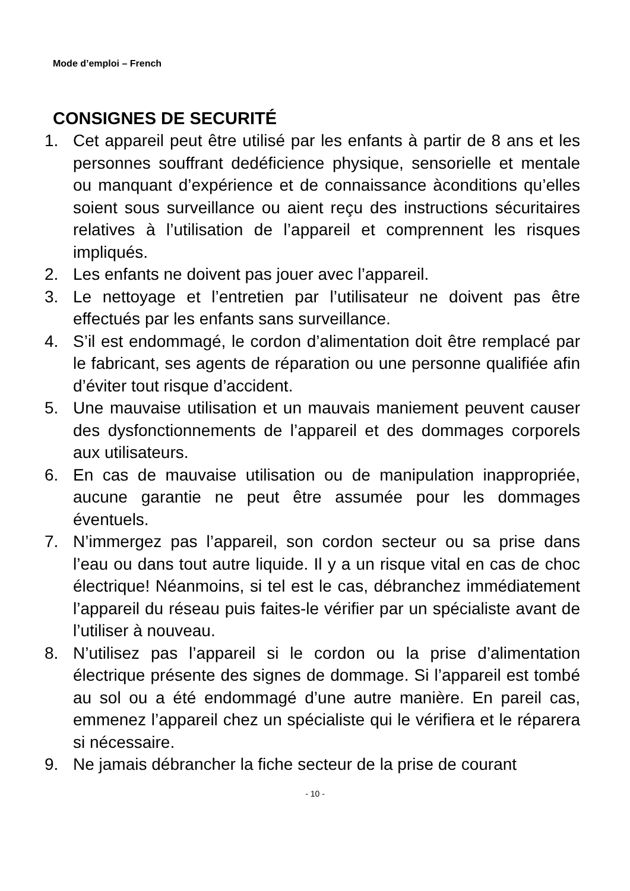Mode d’emploi – French
CONSIGNES DE SECURITÉ
1. Cet appareil peut être utilisé par les enfants à partir de 8 ans et les personnes souffrant dedéficience physique, sensorielle et mentale ou manquant d’expérience et de connaissance àconditions qu’elles soient sous surveillance ou aient reçu des instructions sécuritaires relatives à l’utilisation de l’appareil et comprennent les risques impliqués.
2. Les enfants ne doivent pas jouer avec l’appareil.
3. Le nettoyage et l’entretien par l’utilisateur ne doivent pas être effectués par les enfants sans surveillance.
4. S’il est endommagé, le cordon d’alimentation doit être remplacé par le fabricant, ses agents de réparation ou une personne qualifiée afin d’éviter tout risque d’accident.
5. Une mauvaise utilisation et un mauvais maniement peuvent causer des dysfonctionnements de l’appareil et des dommages corporels aux utilisateurs.
6. En cas de mauvaise utilisation ou de manipulation inappropriée, aucune garantie ne peut être assumée pour les dommages éventuels.
7. N’immergez pas l’appareil, son cordon secteur ou sa prise dans l’eau ou dans tout autre liquide. Il y a un risque vital en cas de choc électrique! Néanmoins, si tel est le cas, débranchez immédiatement l’appareil du réseau puis faites-le vérifier par un spécialiste avant de l’utiliser à nouveau.
8. N’utilisez pas l’appareil si le cordon ou la prise d’alimentation électrique présente des signes de dommage. Si l’appareil est tombé au sol ou a été endommagé d’une autre manière. En pareil cas, emmenez l’appareil chez un spécialiste qui le vérifiera et le réparera si nécessaire.
9. Ne jamais débrancher la fiche secteur de la prise de courant
- 10 -